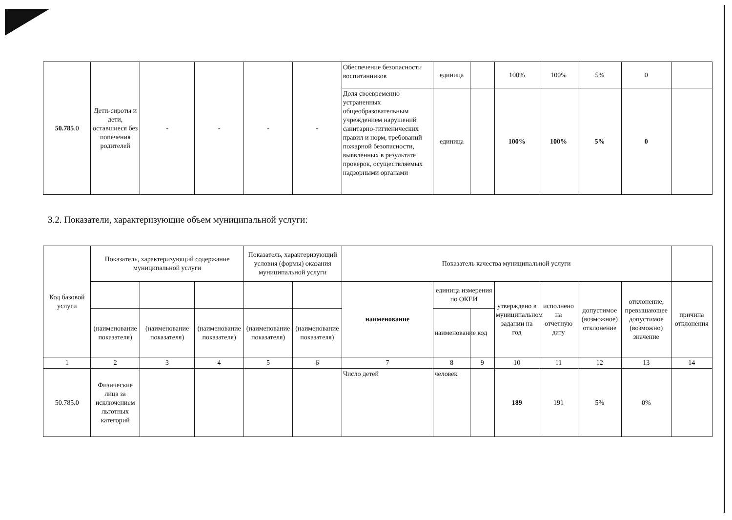| 50.785 .0 | Дети-сироты и дети, оставшиеся без попечения родителей | - | - | - | - | Обеспечение безопасности воспитанников | единица | | 100% | 100% | 5% | 0 | |
| | | | | | | Доля своевременно устраненных общеобразовательным учреждением нарушений санитарно-гигиенических правил и норм, требований пожарной безопасности, выявленных в результате проверок, осуществляемых надзорными органами | единица | | 100% | 100% | 5% | 0 | |
3.2. Показатели, характеризующие объем муниципальной услуги:
| Код базовой услуги | Показатель, характеризующий содержание муниципальной услуги | | | Показатель, характеризующий условия (формы) оказания муниципальной услуги | | Показатель качества муниципальной услуги | | | | | | | |
| --- | --- | --- | --- | --- | --- | --- | --- | --- | --- | --- | --- | --- | --- |
| | | | | | | наименование | единица измерения по ОКЕИ | | утверждено в муниципальном задании на год | исполнено на отчетную дату | допустимое (возможное) отклонение | отклонение, превышающее допустимое (возможно) значение | причина отклонения |
| | (наименование показателя) | (наименование показателя) | (наименование показателя) | (наименование показателя) | (наименование показателя) | | наименование | код | | | | | |
| 1 | 2 | 3 | 4 | 5 | 6 | 7 | 8 | 9 | 10 | 11 | 12 | 13 | 14 |
| 50.785.0 | Физические лица за исключением льготных категорий | | | | | Число детей | человек | | 189 | 191 | 5% | 0% | |